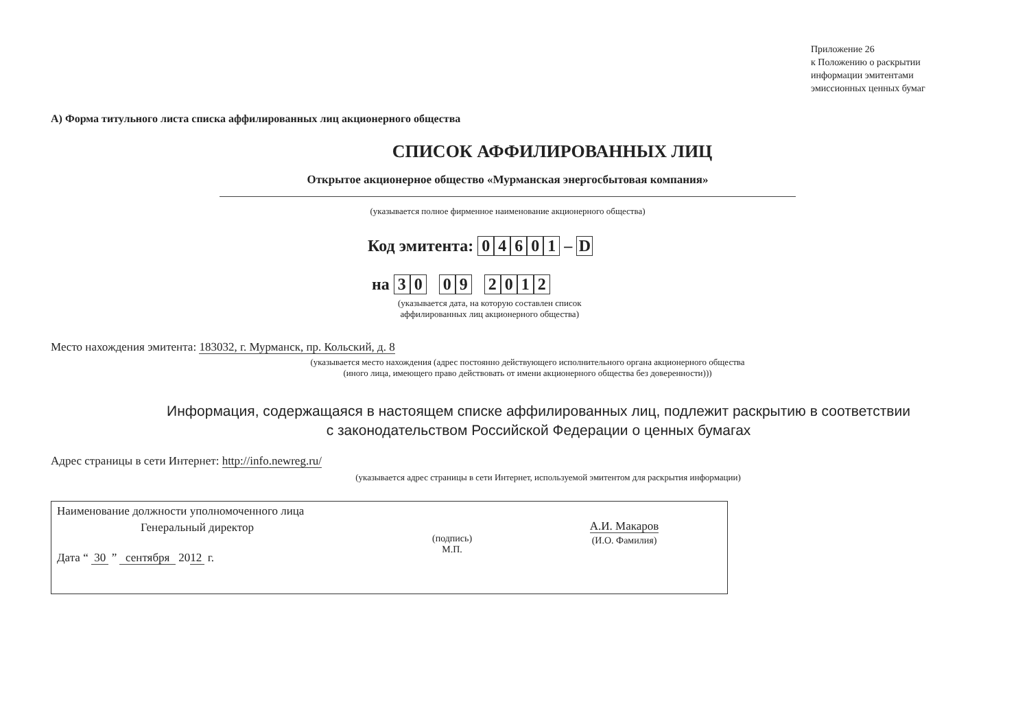Приложение 26
к Положению о раскрытии
информации эмитентами
эмиссионных ценных бумаг
А) Форма титульного листа списка аффилированных лиц акционерного общества
СПИСОК АФФИЛИРОВАННЫХ ЛИЦ
Открытое акционерное общество «Мурманская энергосбытовая компания»
(указывается полное фирменное наименование акционерного общества)
Код эмитента: 04601 – D
на 30 09 2012
(указывается дата, на которую составлен список
аффилированных лиц акционерного общества)
Место нахождения эмитента: 183032, г. Мурманск, пр. Кольский, д. 8
(указывается место нахождения (адрес постоянно действующего исполнительного органа акционерного общества
(иного лица, имеющего право действовать от имени акционерного общества без доверенности)))
Информация, содержащаяся в настоящем списке аффилированных лиц, подлежит раскрытию в соответствии
с законодательством Российской Федерации о ценных бумагах
Адрес страницы в сети Интернет: http://info.newreg.ru/
(указывается адрес страницы в сети Интернет, используемой эмитентом для раскрытия информации)
Наименование должности уполномоченного лица
Генеральный директор
Дата “ 30 ” сентября 2012 г.
(подпись)
М.П.
А.И. Макаров
(И.О. Фамилия)